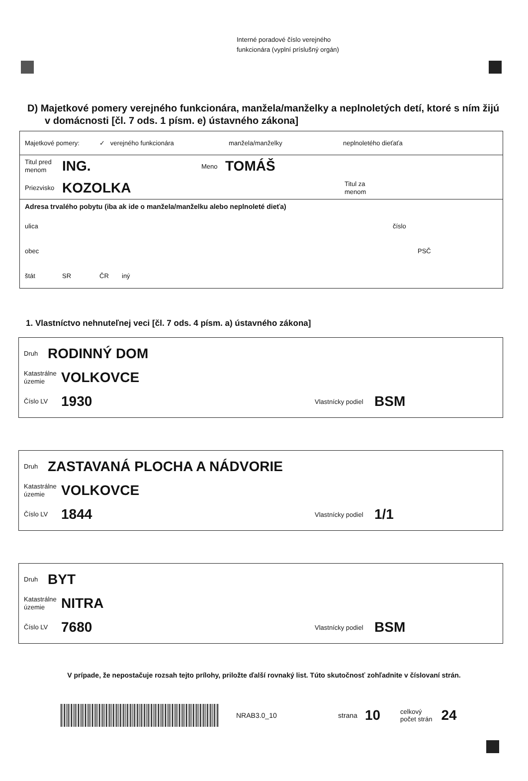Interné poradové číslo verejného
funkcionára (vyplní príslušný orgán)
D) Majetkové pomery verejného funkcionára, manžela/manželky a neplnoletých detí, ktoré s ním žijú v domácnosti [čl. 7 ods. 1 písm. e) ústavného zákona]
Majetkové pomery: ✓ verejného funkcionára manžela/manželky neplnoletého dieťaťa
Titul pred menom ING. Meno TOMÁŠ
Priezvisko KOZOLKA Titul za menom
Adresa trvalého pobytu (iba ak ide o manžela/manželku alebo neplnoleté dieťa)
ulica číslo
obec PSČ
štát SR ČR iný
1. Vlastníctvo nehnuteľnej veci [čl. 7 ods. 4 písm. a) ústavného zákona]
Druh RODINNÝ DOM
Katastrálne územie VOLKOVCE
Číslo LV 1930 Vlastnícky podiel BSM
Druh ZASTAVANÁ PLOCHA A NÁDVORIE
Katastrálne územie VOLKOVCE
Číslo LV 1844 Vlastnícky podiel 1/1
Druh BYT
Katastrálne územie NITRA
Číslo LV 7680 Vlastnícky podiel BSM
V prípade, že nepostačuje rozsah tejto prílohy, priložte ďalší rovnaký list. Túto skutočnosť zohľadnite v číslovaní strán.
NRAB3.0_10 strana 10 celkový
počet strán 24